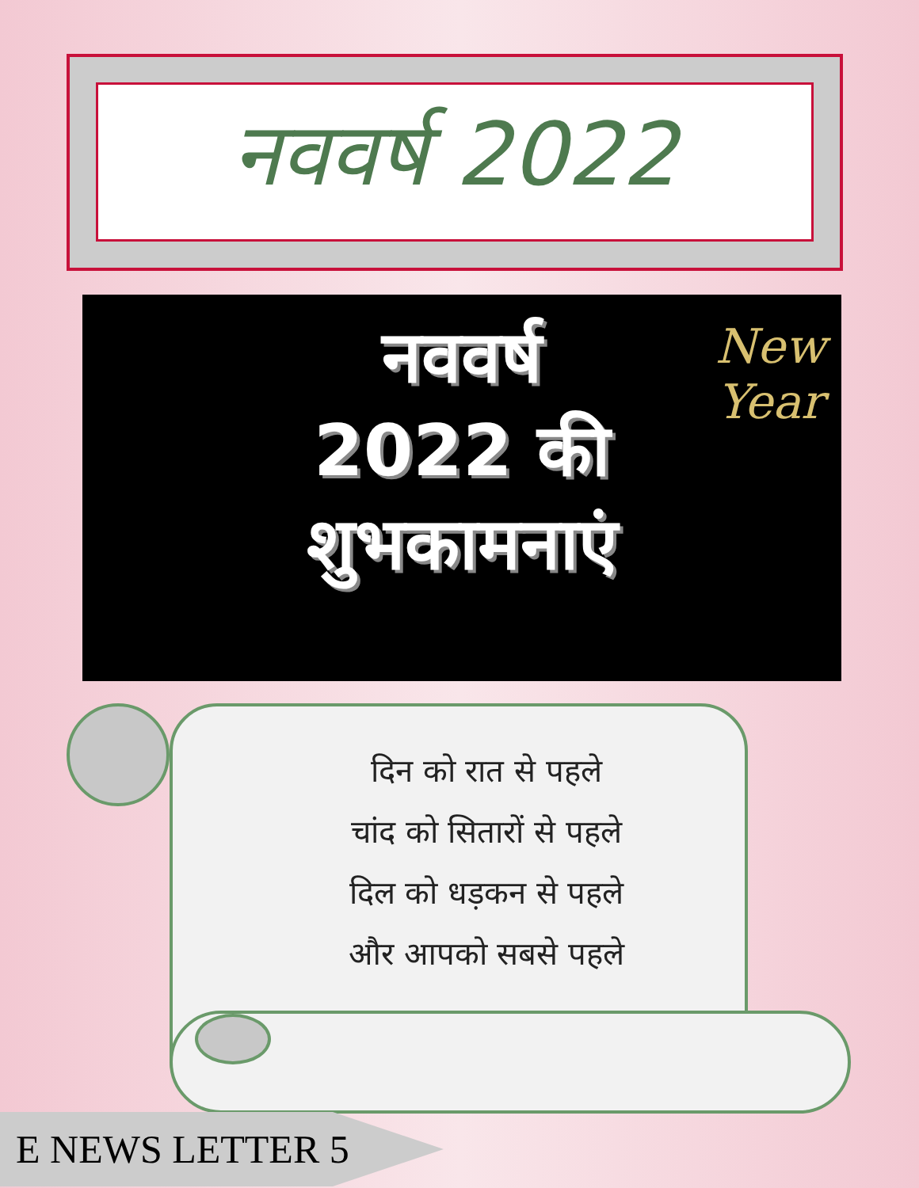नववर्ष 2022
नववर्ष
2022 की
शुभकामनाएं
New
Year
दिन को रात से पहले
चांद को सितारों से पहले
दिल को धड़कन से पहले
और आपको सबसे पहले
E NEWS LETTER 5